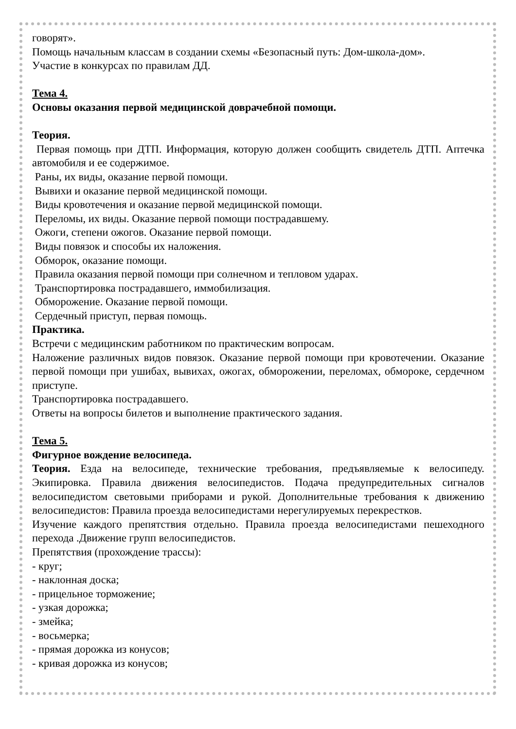говорят».
Помощь начальным классам в создании схемы «Безопасный путь: Дом-школа-дом».
Участие в конкурсах по правилам ДД.
Тема 4.
Основы оказания первой медицинской доврачебной помощи.
Теория.
Первая помощь при ДТП. Информация, которую должен сообщить свидетель ДТП. Аптечка автомобиля и ее содержимое.
Раны, их виды, оказание первой помощи.
Вывихи и оказание первой медицинской помощи.
Виды кровотечения и оказание первой медицинской помощи.
Переломы, их виды. Оказание первой помощи пострадавшему.
Ожоги, степени ожогов. Оказание первой помощи.
Виды повязок и способы их наложения.
Обморок, оказание помощи.
Правила оказания первой помощи при солнечном и тепловом ударах.
Транспортировка пострадавшего, иммобилизация.
Обморожение. Оказание первой помощи.
Сердечный приступ, первая помощь.
Практика.
Встречи с медицинским работником по практическим вопросам.
Наложение различных видов повязок. Оказание первой помощи при кровотечении. Оказание первой помощи при ушибах, вывихах, ожогах, обморожении, переломах, обмороке, сердечном приступе.
Транспортировка пострадавшего.
Ответы на вопросы билетов и выполнение практического задания.
Тема 5.
Фигурное вождение велосипеда.
Теория. Езда на велосипеде, технические требования, предъявляемые к велосипеду. Экипировка. Правила движения велосипедистов. Подача предупредительных сигналов велосипедистом световыми приборами и рукой. Дополнительные требования к движению велосипедистов: Правила проезда велосипедистами нерегулируемых перекрестков.
Изучение каждого препятствия отдельно. Правила проезда велосипедистами пешеходного перехода .Движение групп велосипедистов.
Препятствия (прохождение трассы):
- круг;
- наклонная доска;
- прицельное торможение;
- узкая дорожка;
- змейка;
- восьмерка;
- прямая дорожка из конусов;
- кривая дорожка из конусов;